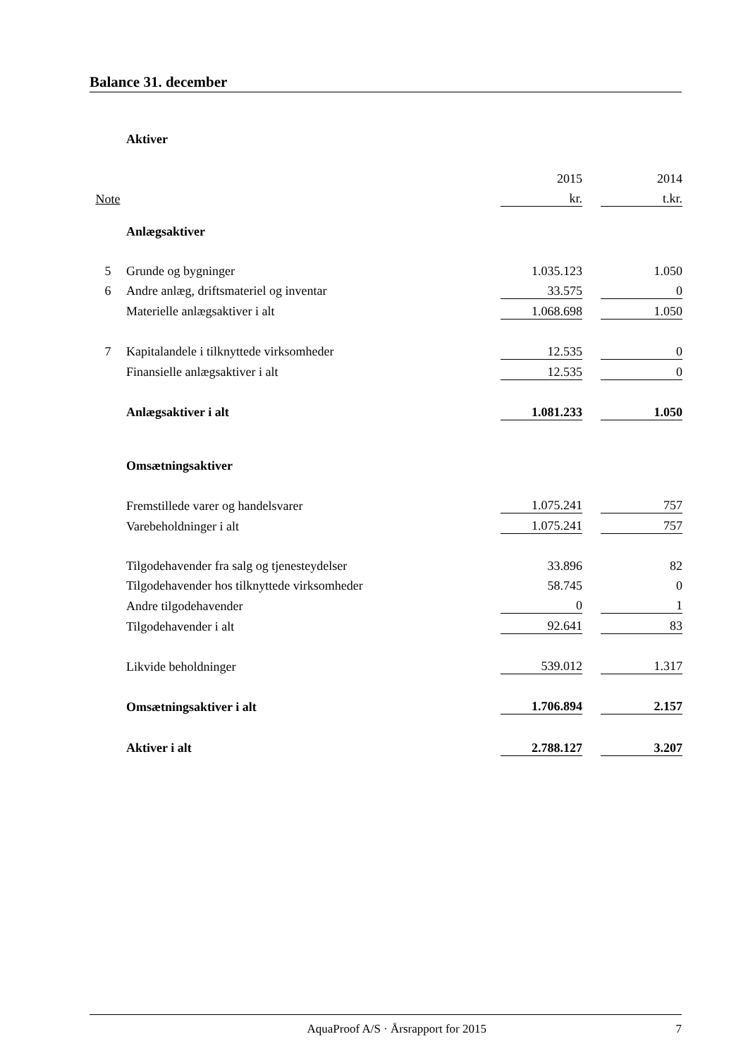Balance 31. december
| | Aktiver | | | |
| | | 2015 | | 2014 |
| Note | | kr. | | t.kr. |
| | Anlægsaktiver | | | |
| 5 | Grunde og bygninger | 1.035.123 | | 1.050 |
| 6 | Andre anlæg, driftsmateriel og inventar | 33.575 | | 0 |
| | Materielle anlægsaktiver i alt | 1.068.698 | | 1.050 |
| 7 | Kapitalandele i tilknyttede virksomheder | 12.535 | | 0 |
| | Finansielle anlægsaktiver i alt | 12.535 | | 0 |
| | Anlægsaktiver i alt | 1.081.233 | | 1.050 |
| | Omsætningsaktiver | | | |
| | Fremstillede varer og handelsvarer | 1.075.241 | | 757 |
| | Varebeholdninger i alt | 1.075.241 | | 757 |
| | Tilgodehavender fra salg og tjenesteydelser | 33.896 | | 82 |
| | Tilgodehavender hos tilknyttede virksomheder | 58.745 | | 0 |
| | Andre tilgodehavender | 0 | | 1 |
| | Tilgodehavender i alt | 92.641 | | 83 |
| | Likvide beholdninger | 539.012 | | 1.317 |
| | Omsætningsaktiver i alt | 1.706.894 | | 2.157 |
| | Aktiver i alt | 2.788.127 | | 3.207 |
AquaProof A/S · Årsrapport for 2015 7